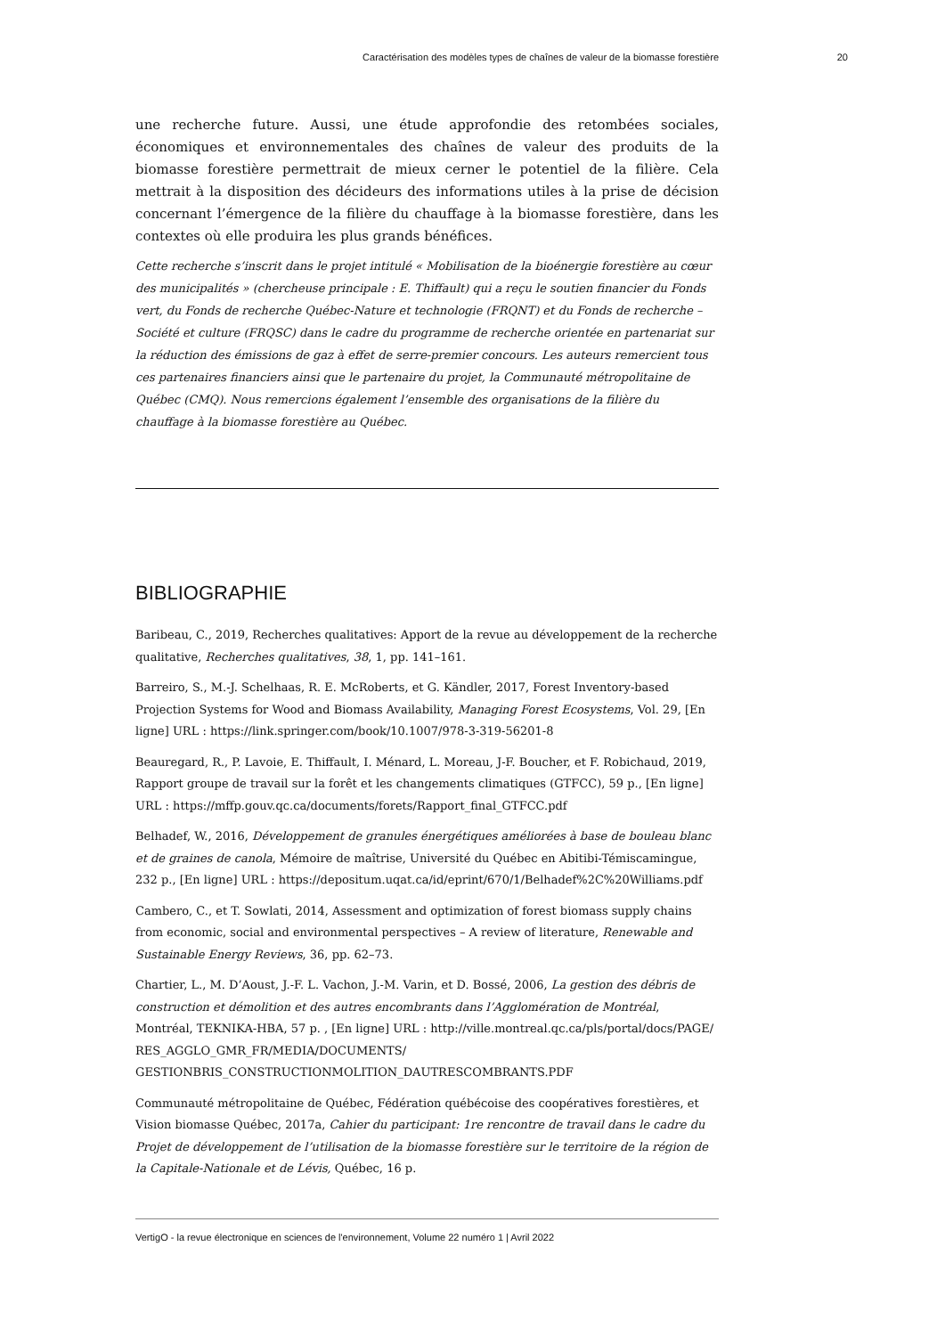Caractérisation des modèles types de chaînes de valeur de la biomasse forestière 20
une recherche future. Aussi, une étude approfondie des retombées sociales, économiques et environnementales des chaînes de valeur des produits de la biomasse forestière permettrait de mieux cerner le potentiel de la filière. Cela mettrait à la disposition des décideurs des informations utiles à la prise de décision concernant l’émergence de la filière du chauffage à la biomasse forestière, dans les contextes où elle produira les plus grands bénéfices.
Cette recherche s’inscrit dans le projet intitulé « Mobilisation de la bioénergie forestière au cœur des municipalités » (chercheuse principale : E. Thiffault) qui a reçu le soutien financier du Fonds vert, du Fonds de recherche Québec-Nature et technologie (FRQNT) et du Fonds de recherche – Société et culture (FRQSC) dans le cadre du programme de recherche orientée en partenariat sur la réduction des émissions de gaz à effet de serre-premier concours. Les auteurs remercient tous ces partenaires financiers ainsi que le partenaire du projet, la Communauté métropolitaine de Québec (CMQ). Nous remercions également l’ensemble des organisations de la filière du chauffage à la biomasse forestière au Québec.
BIBLIOGRAPHIE
Baribeau, C., 2019, Recherches qualitatives: Apport de la revue au développement de la recherche qualitative, Recherches qualitatives, 38, 1, pp. 141–161.
Barreiro, S., M.-J. Schelhaas, R. E. McRoberts, et G. Kändler, 2017, Forest Inventory-based Projection Systems for Wood and Biomass Availability, Managing Forest Ecosystems, Vol. 29, [En ligne] URL : https://link.springer.com/book/10.1007/978-3-319-56201-8
Beauregard, R., P. Lavoie, E. Thiffault, I. Ménard, L. Moreau, J-F. Boucher, et F. Robichaud, 2019, Rapport groupe de travail sur la forêt et les changements climatiques (GTFCC), 59 p., [En ligne] URL : https://mffp.gouv.qc.ca/documents/forets/Rapport_final_GTFCC.pdf
Belhadef, W., 2016, Développement de granules énergétiques améliorées à base de bouleau blanc et de graines de canola, Mémoire de maîtrise, Université du Québec en Abitibi-Témiscamingue, 232 p., [En ligne] URL : https://depositum.uqat.ca/id/eprint/670/1/Belhadef%2C%20Williams.pdf
Cambero, C., et T. Sowlati, 2014, Assessment and optimization of forest biomass supply chains from economic, social and environmental perspectives – A review of literature, Renewable and Sustainable Energy Reviews, 36, pp. 62–73.
Chartier, L., M. D’Aoust, J.-F. L. Vachon, J.-M. Varin, et D. Bossé, 2006, La gestion des débris de construction et démolition et des autres encombrants dans l’Agglomération de Montréal, Montréal, TEKNIKA-HBA, 57 p. , [En ligne] URL : http://ville.montreal.qc.ca/pls/portal/docs/PAGE/ RES_AGGLO_GMR_FR/MEDIA/DOCUMENTS/ GESTIONBRIS_CONSTRUCTIONMOLITION_DAUTRESCOMBRANTS.PDF
Communauté métropolitaine de Québec, Fédération québécoise des coopératives forestières, et Vision biomasse Québec, 2017a, Cahier du participant: 1re rencontre de travail dans le cadre du Projet de développement de l’utilisation de la biomasse forestière sur le territoire de la région de la Capitale-Nationale et de Lévis, Québec, 16 p.
VertigO - la revue électronique en sciences de l'environnement, Volume 22 numéro 1 | Avril 2022